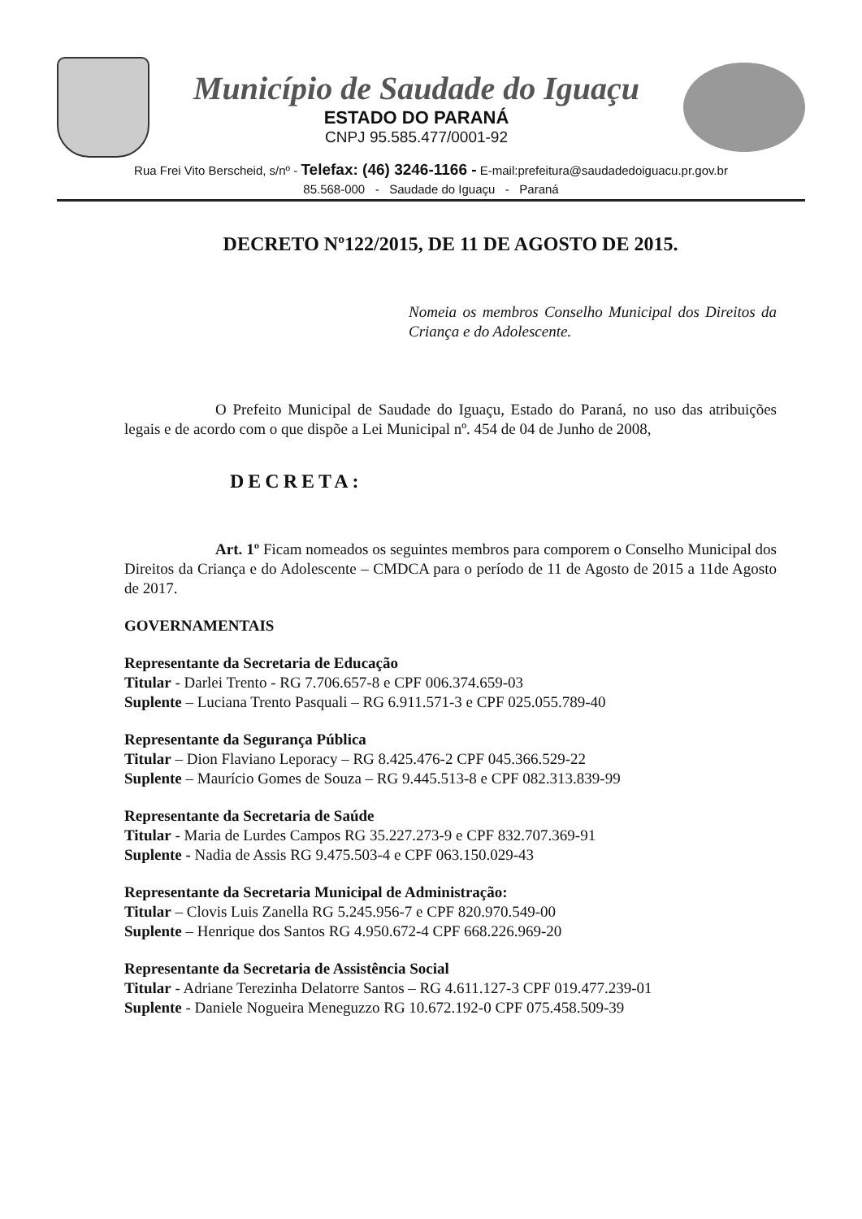Município de Saudade do Iguaçu
ESTADO DO PARANÁ
CNPJ 95.585.477/0001-92
Rua Frei Vito Berscheid, s/nº - Telefax: (46) 3246-1166 - E-mail:prefeitura@saudadedoiguacu.pr.gov.br
85.568-000 - Saudade do Iguaçu - Paraná
DECRETO Nº122/2015, DE 11 DE AGOSTO DE 2015.
Nomeia os membros Conselho Municipal dos Direitos da Criança e do Adolescente.
O Prefeito Municipal de Saudade do Iguaçu, Estado do Paraná, no uso das atribuições legais e de acordo com o que dispõe a Lei Municipal nº. 454 de 04 de Junho de 2008,
DECRETA:
Art. 1º Ficam nomeados os seguintes membros para comporem o Conselho Municipal dos Direitos da Criança e do Adolescente – CMDCA para o período de 11 de Agosto de 2015 a 11de Agosto de 2017.
GOVERNAMENTAIS
Representante da Secretaria de Educação
Titular - Darlei Trento - RG 7.706.657-8 e CPF 006.374.659-03
Suplente – Luciana Trento Pasquali – RG 6.911.571-3 e CPF 025.055.789-40
Representante da Segurança Pública
Titular – Dion Flaviano Leporacy – RG 8.425.476-2 CPF 045.366.529-22
Suplente – Maurício Gomes de Souza – RG 9.445.513-8 e CPF 082.313.839-99
Representante da Secretaria de Saúde
Titular - Maria de Lurdes Campos RG 35.227.273-9 e CPF 832.707.369-91
Suplente - Nadia de Assis RG 9.475.503-4 e CPF 063.150.029-43
Representante da Secretaria Municipal de Administração:
Titular – Clovis Luis Zanella RG 5.245.956-7 e CPF 820.970.549-00
Suplente – Henrique dos Santos RG 4.950.672-4 CPF 668.226.969-20
Representante da Secretaria de Assistência Social
Titular - Adriane Terezinha Delatorre Santos – RG 4.611.127-3 CPF 019.477.239-01
Suplente - Daniele Nogueira Meneguzzo RG 10.672.192-0 CPF 075.458.509-39